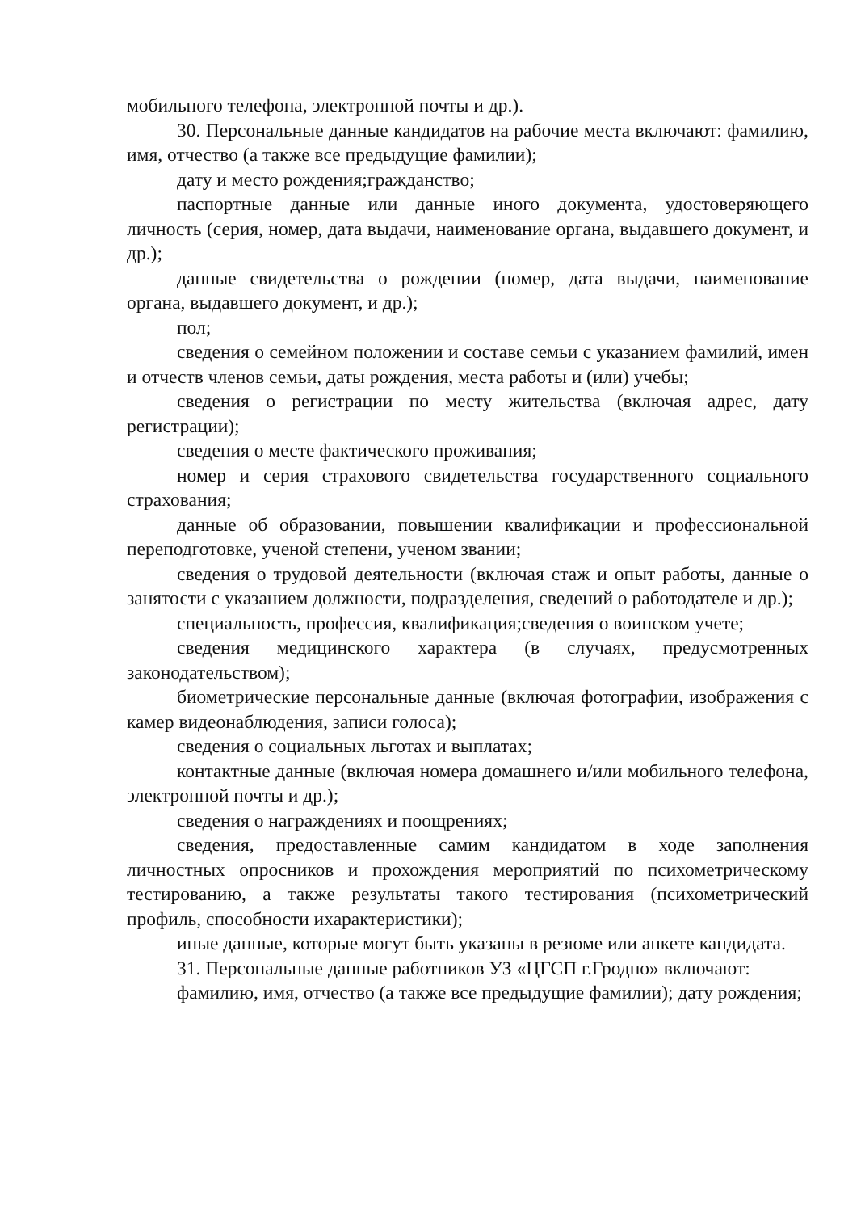мобильного телефона, электронной почты и др.).
30. Персональные данные кандидатов на рабочие места включают: фамилию, имя, отчество (а также все предыдущие фамилии);
дату и место рождения;гражданство;
паспортные данные или данные иного документа, удостоверяющего личность (серия, номер, дата выдачи, наименование органа, выдавшего документ, и др.);
данные свидетельства о рождении (номер, дата выдачи, наименование органа, выдавшего документ, и др.);
пол;
сведения о семейном положении и составе семьи с указанием фамилий, имен и отчеств членов семьи, даты рождения, места работы и (или) учебы;
сведения о регистрации по месту жительства (включая адрес, дату регистрации);
сведения о месте фактического проживания;
номер и серия страхового свидетельства государственного социального страхования;
данные об образовании, повышении квалификации и профессиональной переподготовке, ученой степени, ученом звании;
сведения о трудовой деятельности (включая стаж и опыт работы, данные о занятости с указанием должности, подразделения, сведений о работодателе и др.);
специальность, профессия, квалификация;сведения о воинском учете;
сведения медицинского характера (в случаях, предусмотренных законодательством);
биометрические персональные данные (включая фотографии, изображения с камер видеонаблюдения, записи голоса);
сведения о социальных льготах и выплатах;
контактные данные (включая номера домашнего и/или мобильного телефона, электронной почты и др.);
сведения о награждениях и поощрениях;
сведения, предоставленные самим кандидатом в ходе заполнения личностных опросников и прохождения мероприятий по психометрическому тестированию, а также результаты такого тестирования (психометрический профиль, способности ихарактеристики);
иные данные, которые могут быть указаны в резюме или анкете кандидата.
31. Персональные данные работников УЗ «ЦГСП г.Гродно» включают:
фамилию, имя, отчество (а также все предыдущие фамилии); дату рождения;